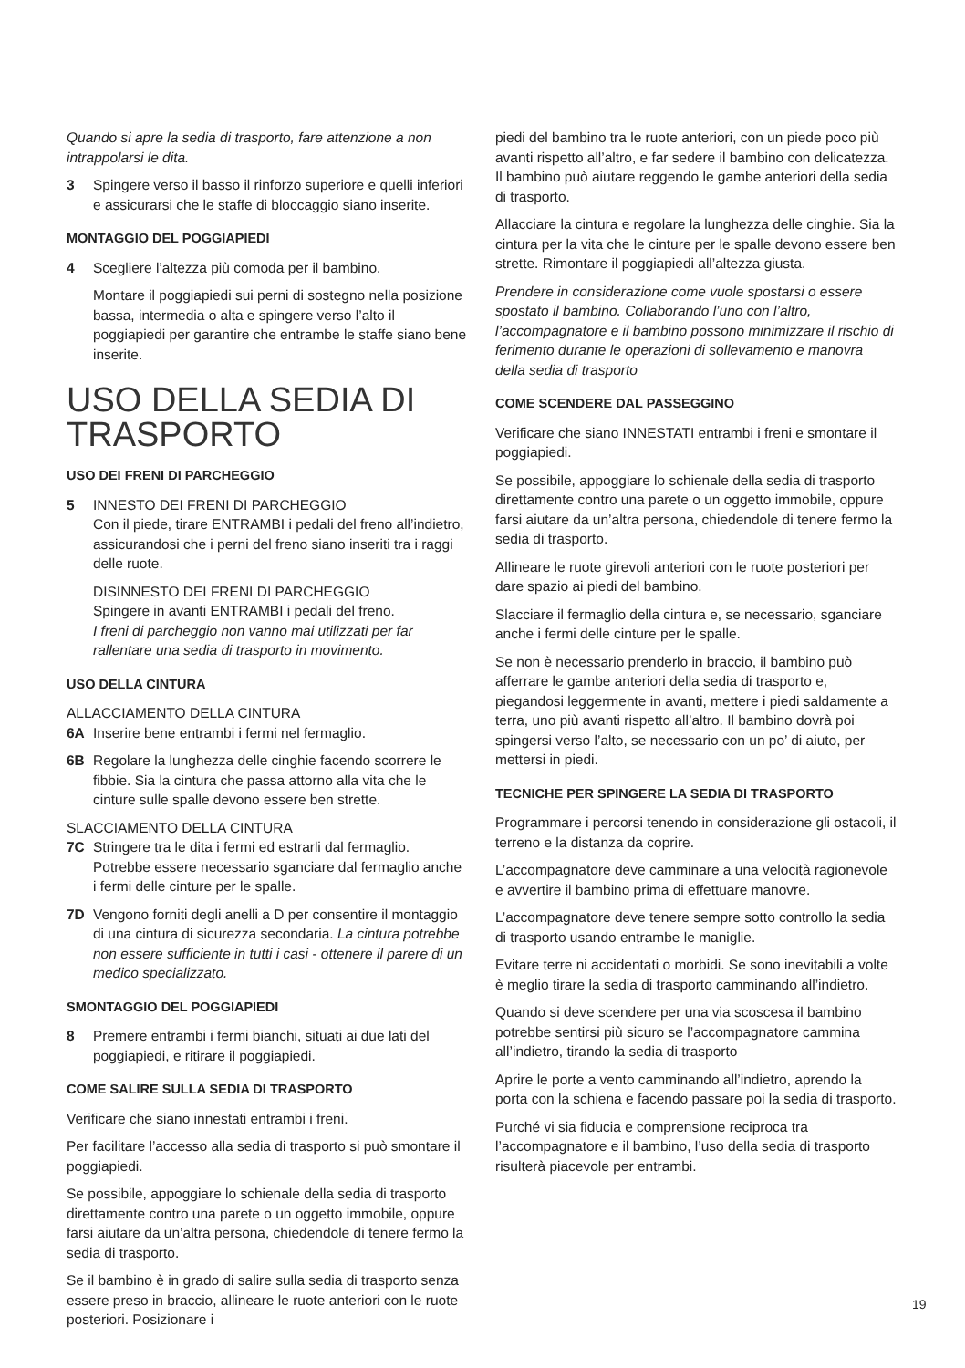Quando si apre la sedia di trasporto, fare attenzione a non intrappolarsi le dita.
3 Spingere verso il basso il rinforzo superiore e quelli inferiori e assicurarsi che le staffe di bloccaggio siano inserite.
MONTAGGIO DEL POGGIAPIEDI
4 Scegliere l’altezza più comoda per il bambino.
Montare il poggiapiedi sui perni di sostegno nella posizione bassa, intermedia o alta e spingere verso l’alto il poggiapiedi per garantire che entrambe le staffe siano bene inserite.
USO DELLA SEDIA DI TRASPORTO
USO DEI FRENI DI PARCHEGGIO
5 INNESTO DEI FRENI DI PARCHEGGIO
Con il piede, tirare ENTRAMBI i pedali del freno all’indietro, assicurandosi che i perni del freno siano inseriti tra i raggi delle ruote.
DISINNESTO DEI FRENI DI PARCHEGGIO
Spingere in avanti ENTRAMBI i pedali del freno.
I freni di parcheggio non vanno mai utilizzati per far rallentare una sedia di trasporto in movimento.
USO DELLA CINTURA
ALLACCIAMENTO DELLA CINTURA
6A Inserire bene entrambi i fermi nel fermaglio.
6B Regolare la lunghezza delle cinghie facendo scorrere le fibbie. Sia la cintura che passa attorno alla vita che le cinture sulle spalle devono essere ben strette.
SLACCIAMENTO DELLA CINTURA
7C Stringere tra le dita i fermi ed estrarli dal fermaglio. Potrebbe essere necessario sganciare dal fermaglio anche i fermi delle cinture per le spalle.
7D Vengono forniti degli anelli a D per consentire il montaggio di una cintura di sicurezza secondaria. La cintura potrebbe non essere sufficiente in tutti i casi - ottenere il parere di un medico specializzato.
SMONTAGGIO DEL POGGIAPIEDI
8 Premere entrambi i fermi bianchi, situati ai due lati del poggiapiedi, e ritirare il poggiapiedi.
COME SALIRE SULLA SEDIA DI TRASPORTO
Verificare che siano innestati entrambi i freni.
Per facilitare l’accesso alla sedia di trasporto si può smontare il poggiapiedi.
Se possibile, appoggiare lo schienale della sedia di trasporto direttamente contro una parete o un oggetto immobile, oppure farsi aiutare da un’altra persona, chiedendole di tenere fermo la sedia di trasporto.
Se il bambino è in grado di salire sulla sedia di trasporto senza essere preso in braccio, allineare le ruote anteriori con le ruote posteriori. Posizionare i
piedi del bambino tra le ruote anteriori, con un piede poco più avanti rispetto all’altro, e far sedere il bambino con delicatezza. Il bambino può aiutare reggendo le gambe anteriori della sedia di trasporto.
Allacciare la cintura e regolare la lunghezza delle cinghie. Sia la cintura per la vita che le cinture per le spalle devono essere ben strette. Rimontare il poggiapiedi all’altezza giusta.
Prendere in considerazione come vuole spostarsi o essere spostato il bambino. Collaborando l’uno con l’altro, l’accompagnatore e il bambino possono minimizzare il rischio di ferimento durante le operazioni di sollevamento e manovra della sedia di trasporto
COME SCENDERE DAL PASSEGGINO
Verificare che siano INNESTATI entrambi i freni e smontare il poggiapiedi.
Se possibile, appoggiare lo schienale della sedia di trasporto direttamente contro una parete o un oggetto immobile, oppure farsi aiutare da un’altra persona, chiedendole di tenere fermo la sedia di trasporto.
Allineare le ruote girevoli anteriori con le ruote posteriori per dare spazio ai piedi del bambino.
Slacciare il fermaglio della cintura e, se necessario, sganciare anche i fermi delle cinture per le spalle.
Se non è necessario prenderlo in braccio, il bambino può afferrare le gambe anteriori della sedia di trasporto e, piegandosi leggermente in avanti, mettere i piedi saldamente a terra, uno più avanti rispetto all’altro. Il bambino dovrà poi spingersi verso l’alto, se necessario con un po’ di aiuto, per mettersi in piedi.
TECNICHE PER SPINGERE LA SEDIA DI TRASPORTO
Programmare i percorsi tenendo in considerazione gli ostacoli, il terreno e la distanza da coprire.
L’accompagnatore deve camminare a una velocità ragionevole e avvertire il bambino prima di effettuare manovre.
L’accompagnatore deve tenere sempre sotto controllo la sedia di trasporto usando entrambe le maniglie.
Evitare terre ni accidentati o morbidi. Se sono inevitabili a volte è meglio tirare la sedia di trasporto camminando all’indietro.
Quando si deve scendere per una via scoscesa il bambino potrebbe sentirsi più sicuro se l’accompagnatore cammina all’indietro, tirando la sedia di trasporto
Aprire le porte a vento camminando all’indietro, aprendo la porta con la schiena e facendo passare poi la sedia di trasporto.
Purché vi sia fiducia e comprensione reciproca tra l’accompagnatore e il bambino, l’uso della sedia di trasporto risulterà piacevole per entrambi.
19